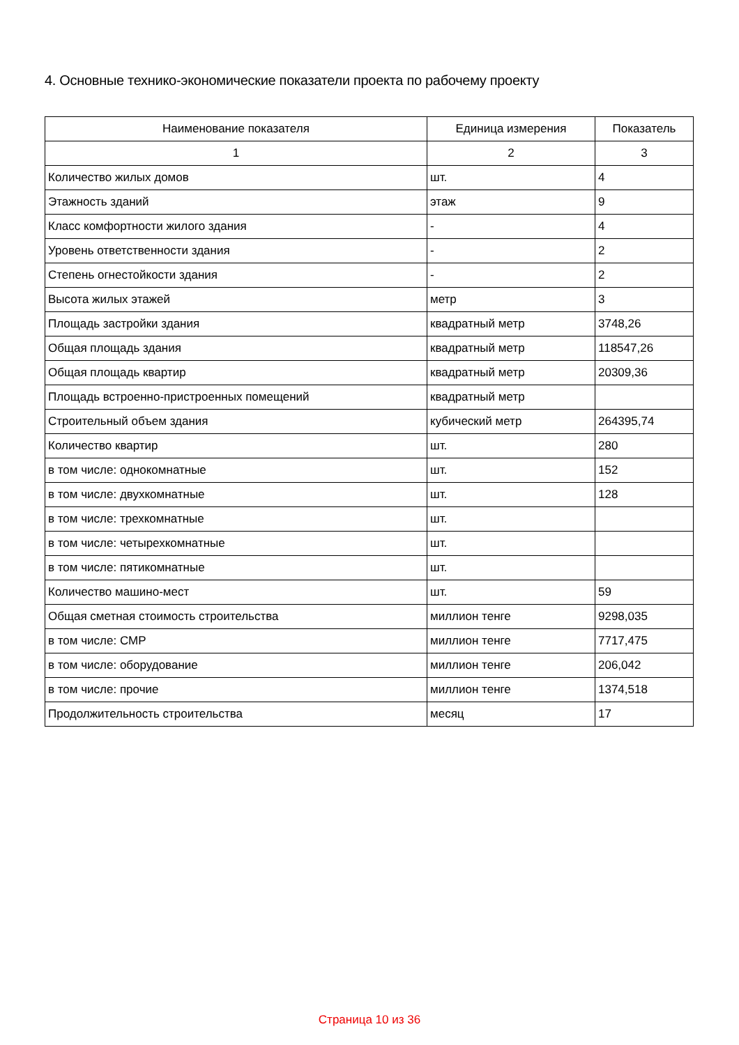4. Основные технико-экономические показатели проекта по рабочему проекту
| Наименование показателя | Единица измерения | Показатель |
| --- | --- | --- |
| 1 | 2 | 3 |
| Количество жилых домов | шт. | 4 |
| Этажность зданий | этаж | 9 |
| Класс комфортности жилого здания | - | 4 |
| Уровень ответственности здания | - | 2 |
| Степень огнестойкости здания | - | 2 |
| Высота жилых этажей | метр | 3 |
| Площадь застройки здания | квадратный метр | 3748,26 |
| Общая площадь здания | квадратный метр | 118547,26 |
| Общая площадь квартир | квадратный метр | 20309,36 |
| Площадь встроенно-пристроенных помещений | квадратный метр | |
| Строительный объем здания | кубический метр | 264395,74 |
| Количество квартир | шт. | 280 |
| в том числе: однокомнатные | шт. | 152 |
| в том числе: двухкомнатные | шт. | 128 |
| в том числе: трехкомнатные | шт. | |
| в том числе: четырехкомнатные | шт. | |
| в том числе: пятикомнатные | шт. | |
| Количество машино-мест | шт. | 59 |
| Общая сметная стоимость строительства | миллион тенге | 9298,035 |
| в том числе: СМР | миллион тенге | 7717,475 |
| в том числе: оборудование | миллион тенге | 206,042 |
| в том числе: прочие | миллион тенге | 1374,518 |
| Продолжительность строительства | месяц | 17 |
Страница 10 из 36